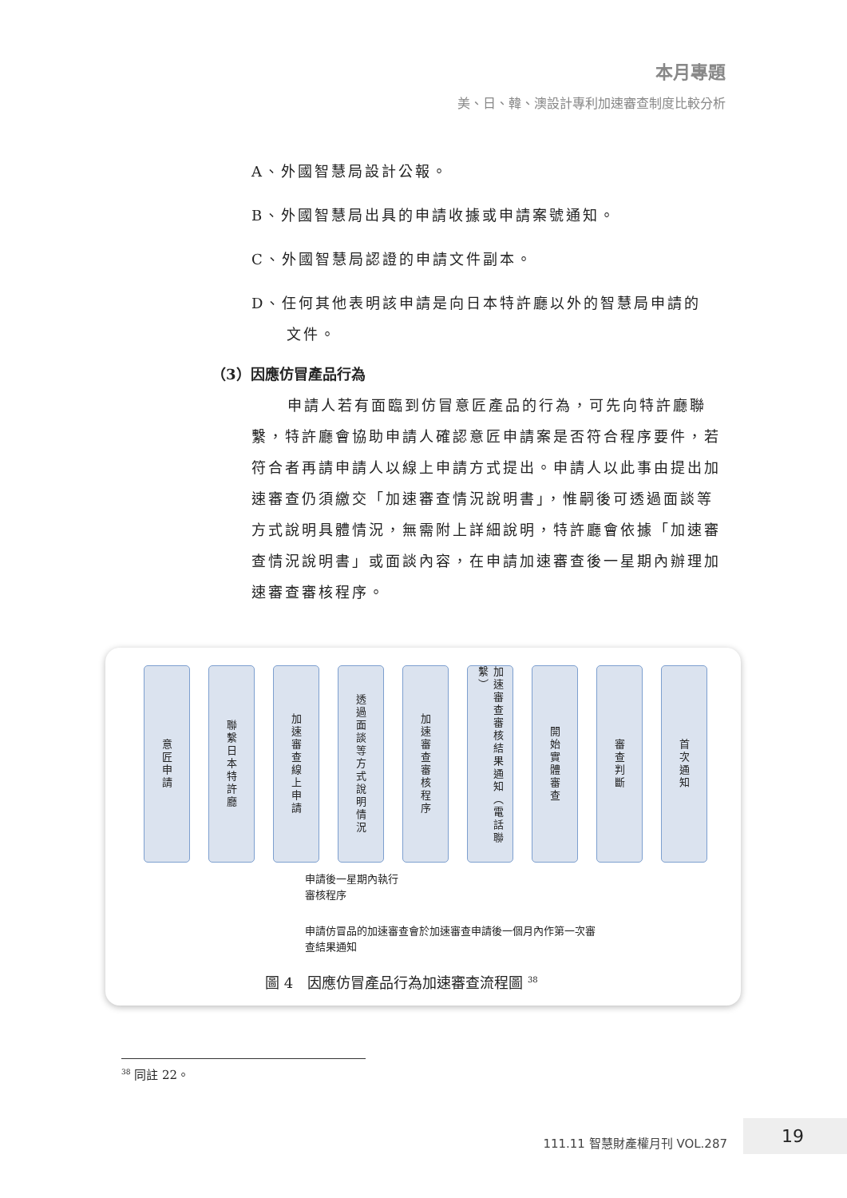本月專題
美、日、韓、澳設計專利加速審查制度比較分析
A、外國智慧局設計公報。
B、外國智慧局出具的申請收據或申請案號通知。
C、外國智慧局認證的申請文件副本。
D、任何其他表明該申請是向日本特許廳以外的智慧局申請的
文件。
（3）因應仿冒產品行為
申請人若有面臨到仿冒意匠產品的行為，可先向特許廳聯繫，特許廳會協助申請人確認意匠申請案是否符合程序要件，若符合者再請申請人以線上申請方式提出。申請人以此事由提出加速審查仍須繳交「加速審查情況說明書」，惟嗣後可透過面談等方式說明具體情況，無需附上詳細說明，特許廳會依據「加速審查情況說明書」或面談內容，在申請加速審查後一星期內辦理加速審查審核程序。
意匠申請
聯繫日本特許廳
加速審查線上申請
透過面談等方式說明情況
加速審查審核程序
加速審查審核結果通知（電話聯繫）
開始實體審查
審查判斷
首次通知
申請後一星期內執行
審核程序
申請仿冒品的加速審查會於加速審查申請後一個月內作第一次審
查結果通知
圖 4　因應仿冒產品行為加速審查流程圖 <sup>38</sup>
<sup>38</sup> 同註 22。
111.11 智慧財產權月刊 VOL.287
19